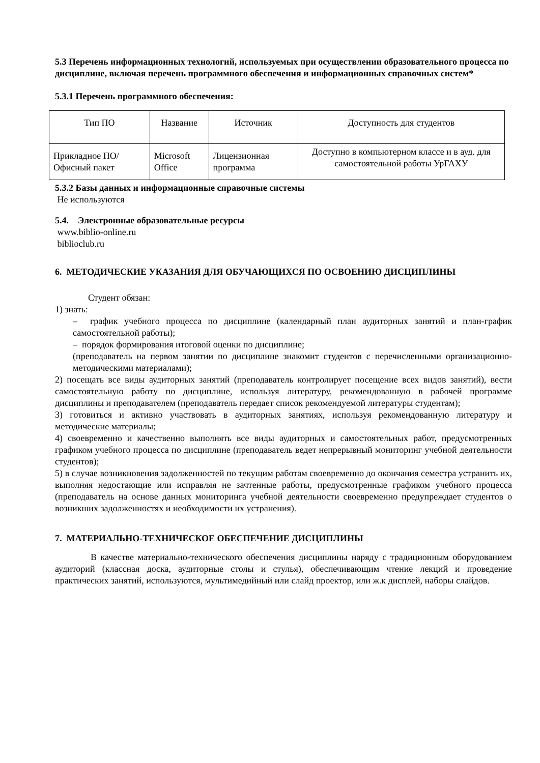5.3 Перечень информационных технологий, используемых при осуществлении образовательного процесса по дисциплине, включая перечень программного обеспечения и информационных справочных систем*
5.3.1 Перечень программного обеспечения:
| Тип ПО | Название | Источник | Доступность для студентов |
| Прикладное ПО/ Офисный пакет | Microsoft Office | Лицензионная программа | Доступно в компьютерном классе и в ауд. для самостоятельной работы УрГАХУ |
5.3.2 Базы данных и информационные справочные системы
Не используются
5.4. Электронные образовательные ресурсы
www.biblio-online.ru
biblioclub.ru
6. МЕТОДИЧЕСКИЕ УКАЗАНИЯ ДЛЯ ОБУЧАЮЩИХСЯ ПО ОСВОЕНИЮ ДИСЦИПЛИНЫ
Студент обязан:
1) знать:
– график учебного процесса по дисциплине (календарный план аудиторных занятий и план-график самостоятельной работы);
– порядок формирования итоговой оценки по дисциплине;
(преподаватель на первом занятии по дисциплине знакомит студентов с перечисленными организационно-методическими материалами);
2) посещать все виды аудиторных занятий (преподаватель контролирует посещение всех видов занятий), вести самостоятельную работу по дисциплине, используя литературу, рекомендованную в рабочей программе дисциплины и преподавателем (преподаватель передает список рекомендуемой литературы студентам);
3) готовиться и активно участвовать в аудиторных занятиях, используя рекомендованную литературу и методические материалы;
4) своевременно и качественно выполнять все виды аудиторных и самостоятельных работ, предусмотренных графиком учебного процесса по дисциплине (преподаватель ведет непрерывный мониторинг учебной деятельности студентов);
5) в случае возникновения задолженностей по текущим работам своевременно до окончания семестра устранить их, выполняя недостающие или исправляя не зачтенные работы, предусмотренные графиком учебного процесса (преподаватель на основе данных мониторинга учебной деятельности своевременно предупреждает студентов о возникших задолженностях и необходимости их устранения).
7. МАТЕРИАЛЬНО-ТЕХНИЧЕСКОЕ ОБЕСПЕЧЕНИЕ ДИСЦИПЛИНЫ
В качестве материально-технического обеспечения дисциплины наряду с традиционным оборудованием аудиторий (классная доска, аудиторные столы и стулья), обеспечивающим чтение лекций и проведение практических занятий, используются, мультимедийный или слайд проектор, или ж.к дисплей, наборы слайдов.